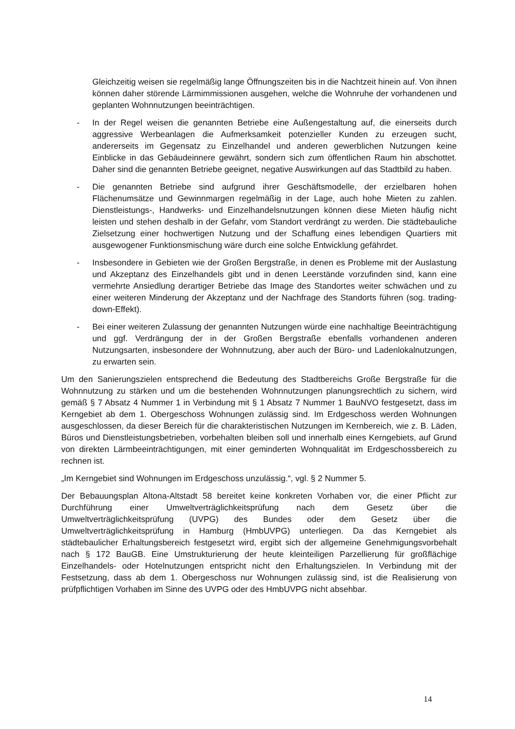Gleichzeitig weisen sie regelmäßig lange Öffnungszeiten bis in die Nachtzeit hinein auf. Von ihnen können daher störende Lärmimmissionen ausgehen, welche die Wohnruhe der vorhandenen und geplanten Wohnnutzungen beeinträchtigen.
- In der Regel weisen die genannten Betriebe eine Außengestaltung auf, die einerseits durch aggressive Werbeanlagen die Aufmerksamkeit potenzieller Kunden zu erzeugen sucht, andererseits im Gegensatz zu Einzelhandel und anderen gewerblichen Nutzungen keine Einblicke in das Gebäudeinnere gewährt, sondern sich zum öffentlichen Raum hin abschottet. Daher sind die genannten Betriebe geeignet, negative Auswirkungen auf das Stadtbild zu haben.
- Die genannten Betriebe sind aufgrund ihrer Geschäftsmodelle, der erzielbaren hohen Flächenumsätze und Gewinnmargen regelmäßig in der Lage, auch hohe Mieten zu zahlen. Dienstleistungs-, Handwerks- und Einzelhandelsnutzungen können diese Mieten häufig nicht leisten und stehen deshalb in der Gefahr, vom Standort verdrängt zu werden. Die städtebauliche Zielsetzung einer hochwertigen Nutzung und der Schaffung eines lebendigen Quartiers mit ausgewogener Funktionsmischung wäre durch eine solche Entwicklung gefährdet.
- Insbesondere in Gebieten wie der Großen Bergstraße, in denen es Probleme mit der Auslastung und Akzeptanz des Einzelhandels gibt und in denen Leerstände vorzufinden sind, kann eine vermehrte Ansiedlung derartiger Betriebe das Image des Standortes weiter schwächen und zu einer weiteren Minderung der Akzeptanz und der Nachfrage des Standorts führen (sog. trading-down-Effekt).
- Bei einer weiteren Zulassung der genannten Nutzungen würde eine nachhaltige Beeinträchtigung und ggf. Verdrängung der in der Großen Bergstraße ebenfalls vorhandenen anderen Nutzungsarten, insbesondere der Wohnnutzung, aber auch der Büro- und Ladenlokalnutzungen, zu erwarten sein.
Um den Sanierungszielen entsprechend die Bedeutung des Stadtbereichs Große Bergstraße für die Wohnnutzung zu stärken und um die bestehenden Wohnnutzungen planungsrechtlich zu sichern, wird gemäß § 7 Absatz 4 Nummer 1 in Verbindung mit § 1 Absatz 7 Nummer 1 BauNVO festgesetzt, dass im Kerngebiet ab dem 1. Obergeschoss Wohnungen zulässig sind. Im Erdgeschoss werden Wohnungen ausgeschlossen, da dieser Bereich für die charakteristischen Nutzungen im Kernbereich, wie z. B. Läden, Büros und Dienstleistungsbetrieben, vorbehalten bleiben soll und innerhalb eines Kerngebiets, auf Grund von direkten Lärmbeeinträchtigungen, mit einer geminderten Wohnqualität im Erdgeschossbereich zu rechnen ist.
„Im Kerngebiet sind Wohnungen im Erdgeschoss unzulässig.“, vgl. § 2 Nummer 5.
Der Bebauungsplan Altona-Altstadt 58 bereitet keine konkreten Vorhaben vor, die einer Pflicht zur Durchführung einer Umweltverträglichkeitsprüfung nach dem Gesetz über die Umweltverträglichkeitsprüfung (UVPG) des Bundes oder dem Gesetz über die Umweltverträglichkeitsprüfung in Hamburg (HmbUVPG) unterliegen. Da das Kerngebiet als städtebaulicher Erhaltungsbereich festgesetzt wird, ergibt sich der allgemeine Genehmigungsvorbehalt nach § 172 BauGB. Eine Umstrukturierung der heute kleinteiligen Parzellierung für großflächige Einzelhandels- oder Hotelnutzungen entspricht nicht den Erhaltungszielen. In Verbindung mit der Festsetzung, dass ab dem 1. Obergeschoss nur Wohnungen zulässig sind, ist die Realisierung von prüfpflichtigen Vorhaben im Sinne des UVPG oder des HmbUVPG nicht absehbar.
14